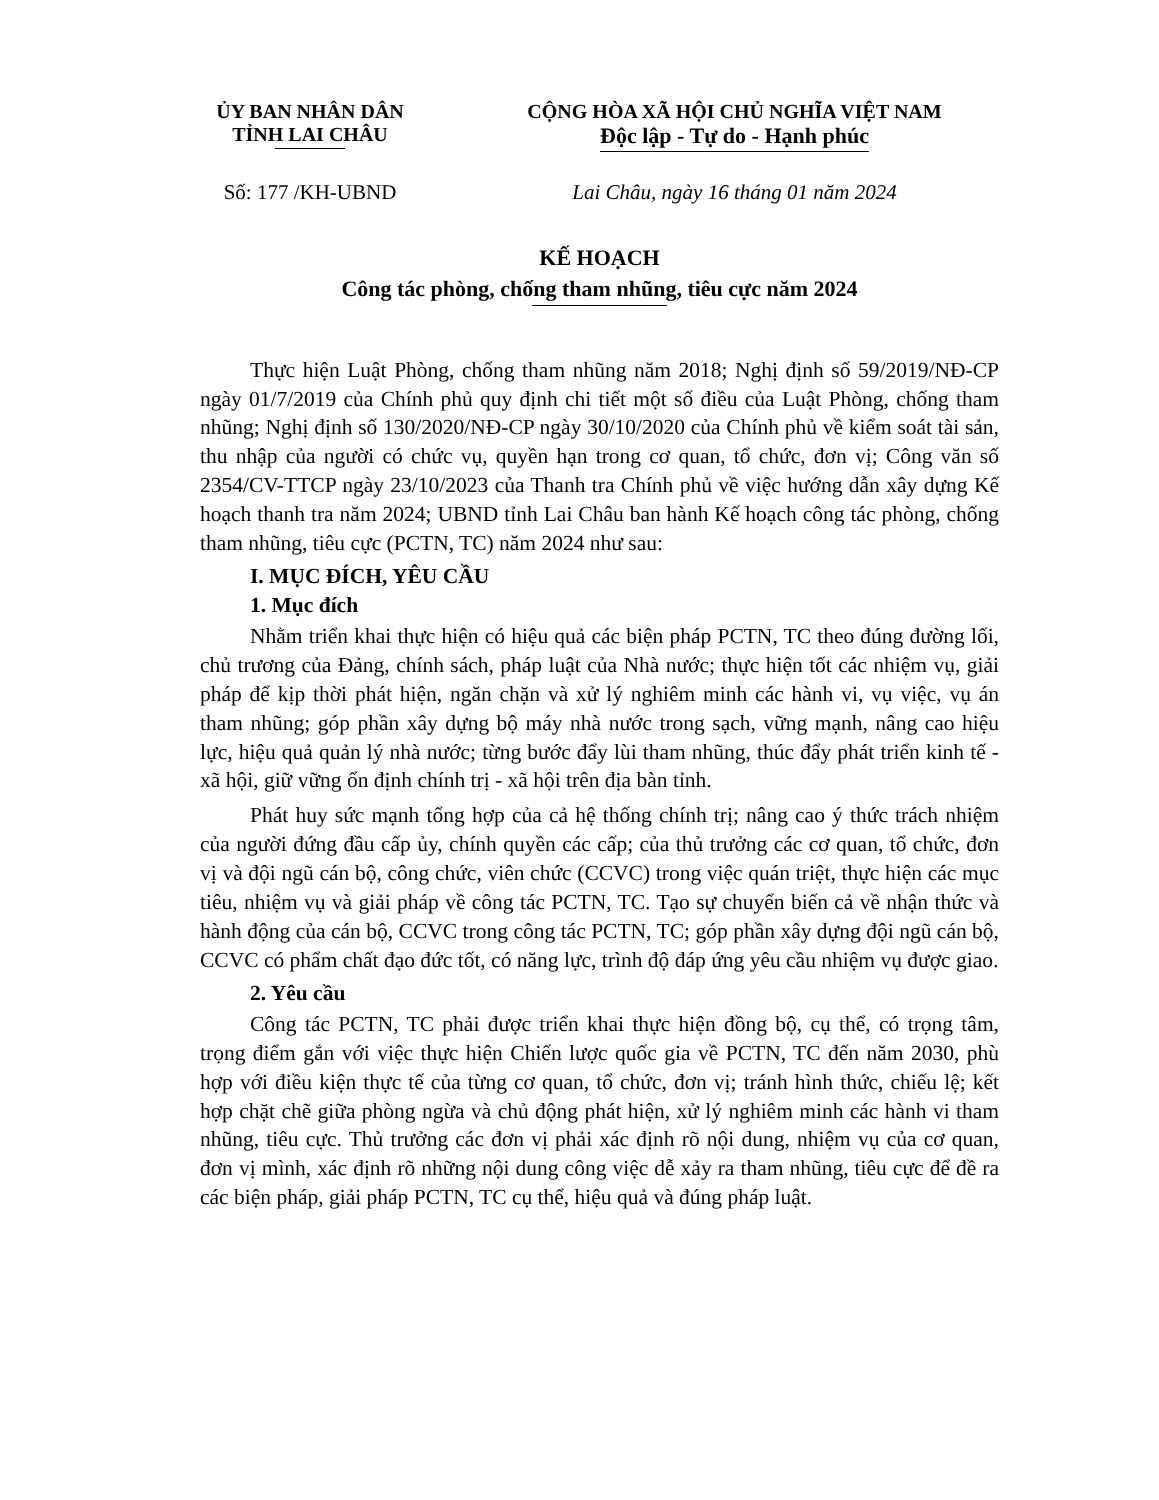ỦY BAN NHÂN DÂN
TỈNH LAI CHÂU
CỘNG HÒA XÃ HỘI CHỦ NGHĨA VIỆT NAM
Độc lập - Tự do - Hạnh phúc
Số: 177 /KH-UBND Lai Châu, ngày 16 tháng 01 năm 2024
KẾ HOẠCH
Công tác phòng, chống tham nhũng, tiêu cực năm 2024
Thực hiện Luật Phòng, chống tham nhũng năm 2018; Nghị định số 59/2019/NĐ-CP ngày 01/7/2019 của Chính phủ quy định chi tiết một số điều của Luật Phòng, chống tham nhũng; Nghị định số 130/2020/NĐ-CP ngày 30/10/2020 của Chính phủ về kiểm soát tài sản, thu nhập của người có chức vụ, quyền hạn trong cơ quan, tổ chức, đơn vị; Công văn số 2354/CV-TTCP ngày 23/10/2023 của Thanh tra Chính phủ về việc hướng dẫn xây dựng Kế hoạch thanh tra năm 2024; UBND tỉnh Lai Châu ban hành Kế hoạch công tác phòng, chống tham nhũng, tiêu cực (PCTN, TC) năm 2024 như sau:
I. MỤC ĐÍCH, YÊU CẦU
1. Mục đích
Nhằm triển khai thực hiện có hiệu quả các biện pháp PCTN, TC theo đúng đường lối, chủ trương của Đảng, chính sách, pháp luật của Nhà nước; thực hiện tốt các nhiệm vụ, giải pháp để kịp thời phát hiện, ngăn chặn và xử lý nghiêm minh các hành vi, vụ việc, vụ án tham nhũng; góp phần xây dựng bộ máy nhà nước trong sạch, vững mạnh, nâng cao hiệu lực, hiệu quả quản lý nhà nước; từng bước đẩy lùi tham nhũng, thúc đẩy phát triển kinh tế - xã hội, giữ vững ổn định chính trị - xã hội trên địa bàn tỉnh.
Phát huy sức mạnh tổng hợp của cả hệ thống chính trị; nâng cao ý thức trách nhiệm của người đứng đầu cấp ủy, chính quyền các cấp; của thủ trưởng các cơ quan, tổ chức, đơn vị và đội ngũ cán bộ, công chức, viên chức (CCVC) trong việc quán triệt, thực hiện các mục tiêu, nhiệm vụ và giải pháp về công tác PCTN, TC. Tạo sự chuyển biến cả về nhận thức và hành động của cán bộ, CCVC trong công tác PCTN, TC; góp phần xây dựng đội ngũ cán bộ, CCVC có phẩm chất đạo đức tốt, có năng lực, trình độ đáp ứng yêu cầu nhiệm vụ được giao.
2. Yêu cầu
Công tác PCTN, TC phải được triển khai thực hiện đồng bộ, cụ thể, có trọng tâm, trọng điểm gắn với việc thực hiện Chiến lược quốc gia về PCTN, TC đến năm 2030, phù hợp với điều kiện thực tế của từng cơ quan, tổ chức, đơn vị; tránh hình thức, chiếu lệ; kết hợp chặt chẽ giữa phòng ngừa và chủ động phát hiện, xử lý nghiêm minh các hành vi tham nhũng, tiêu cực. Thủ trưởng các đơn vị phải xác định rõ nội dung, nhiệm vụ của cơ quan, đơn vị mình, xác định rõ những nội dung công việc dễ xảy ra tham nhũng, tiêu cực để đề ra các biện pháp, giải pháp PCTN, TC cụ thể, hiệu quả và đúng pháp luật.